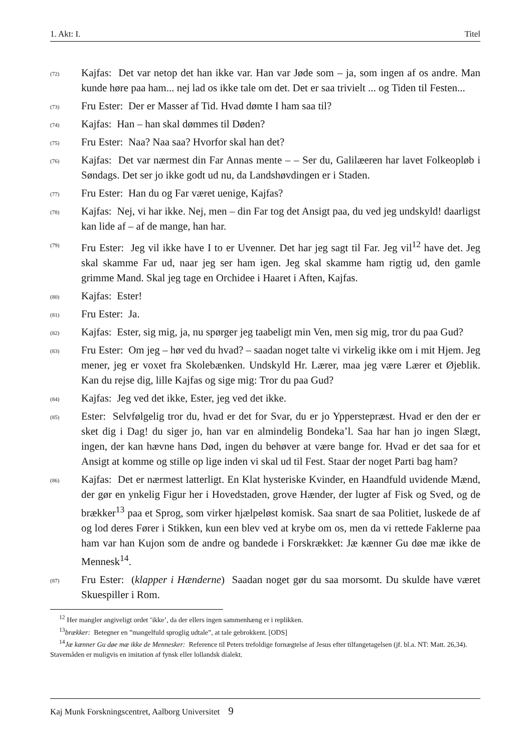1. Akt: I. Titel
(72)
Kajfas: Det var netop det han ikke var. Han var Jøde som – ja, som ingen af os andre. Man kunde høre paa ham... nej lad os ikke tale om det. Det er saa trivielt ... og Tiden til Festen...
(73)
Fru Ester: Der er Masser af Tid. Hvad dømte I ham saa til?
(74)
Kajfas: Han – han skal dømmes til Døden?
(75)
Fru Ester: Naa? Naa saa? Hvorfor skal han det?
(76)
Kajfas: Det var nærmest din Far Annas mente – – Ser du, Galilæeren har lavet Folkeopløb i Søndags. Det ser jo ikke godt ud nu, da Landshøvdingen er i Staden.
(77)
Fru Ester: Han du og Far været uenige, Kajfas?
(78)
Kajfas: Nej, vi har ikke. Nej, men – din Far tog det Ansigt paa, du ved jeg undskyld! daarligst kan lide af – af de mange, han har.
(79)
Fru Ester: Jeg vil ikke have I to er Uvenner. Det har jeg sagt til Far. Jeg vil<sup>12</sup> have det. Jeg skal skamme Far ud, naar jeg ser ham igen. Jeg skal skamme ham rigtig ud, den gamle grimme Mand. Skal jeg tage en Orchidee i Haaret i Aften, Kajfas.
(80)
Kajfas: Ester!
(81)
Fru Ester: Ja.
(82)
Kajfas: Ester, sig mig, ja, nu spørger jeg taabeligt min Ven, men sig mig, tror du paa Gud?
(83)
Fru Ester: Om jeg – hør ved du hvad? – saadan noget talte vi virkelig ikke om i mit Hjem. Jeg mener, jeg er voxet fra Skolebænken. Undskyld Hr. Lærer, maa jeg være Lærer et Øjeblik. Kan du rejse dig, lille Kajfas og sige mig: Tror du paa Gud?
(84)
Kajfas: Jeg ved det ikke, Ester, jeg ved det ikke.
(85)
Ester: Selvfølgelig tror du, hvad er det for Svar, du er jo Ypperstepræst. Hvad er den der er sket dig i Dag! du siger jo, han var en almindelig Bondeka’l. Saa har han jo ingen Slægt, ingen, der kan hævne hans Død, ingen du behøver at være bange for. Hvad er det saa for et Ansigt at komme og stille op lige inden vi skal ud til Fest. Staar der noget Parti bag ham?
(86)
Kajfas: Det er nærmest latterligt. En Klat hysteriske Kvinder, en Haandfuld uvidende Mænd, der gør en ynkelig Figur her i Hovedstaden, grove Hænder, der lugter af Fisk og Sved, og de brækker<sup>13</sup> paa et Sprog, som virker hjælpeløst komisk. Saa snart de saa Politiet, luskede de af og lod deres Fører i Stikken, kun een blev ved at krybe om os, men da vi rettede Faklerne paa ham var han Kujon som de andre og bandede i Forskrækket: Jæ kænner Gu døe mæ ikke de Mennesk<sup>14</sup>.
(87)
Fru Ester: (klapper i Hænderne) Saadan noget gør du saa morsomt. Du skulde have været Skuespiller i Rom.
<sup>12</sup> Her mangler angiveligt ordet ’ikke’, da der ellers ingen sammenhæng er i replikken.
<sup>13</sup> brækker: Betegner en ”mangelfuld sproglig udtale”, at tale gebrokkent. [ODS]
<sup>14</sup> Jæ kænner Gu døe mæ ikke de Mennesker: Reference til Peters trefoldige fornægtelse af Jesus efter tilfangetagelsen (jf. bl.a. NT: Matt. 26,34). Stavemåden er muligvis en imitation af fynsk eller lollandsk dialekt.
Kaj Munk Forskningscentret, Aalborg Universitet 9